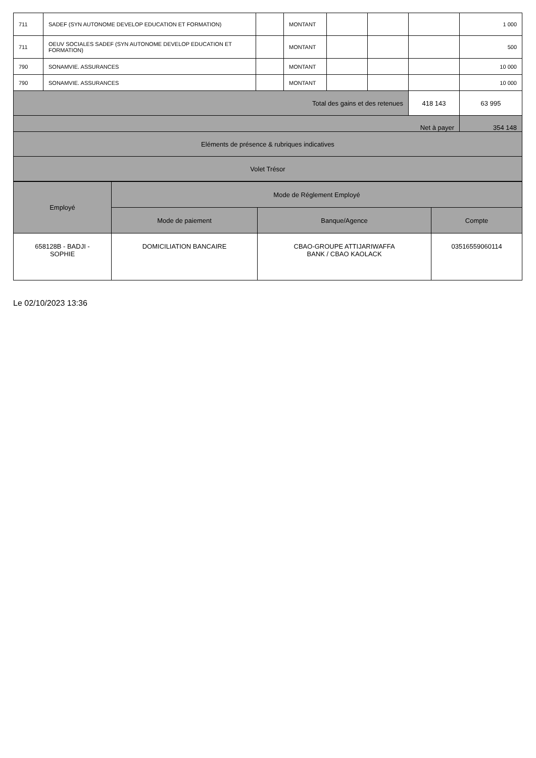| 711 | SADEF (SYN AUTONOME DEVELOP EDUCATION ET FORMATION) | | MONTANT | | | | 1 000 |
| 711 | OEUV SOCIALES SADEF (SYN AUTONOME DEVELOP EDUCATION ET FORMATION) | | MONTANT | | | | 500 |
| 790 | SONAMVIE. ASSURANCES | | MONTANT | | | | 10 000 |
| 790 | SONAMVIE. ASSURANCES | | MONTANT | | | | 10 000 |
| Total des gains et des retenues | | | | | | 418 143 | 63 995 |
| Net à payer | | | | | | | 354 148 |
| Eléments de présence & rubriques indicatives | | | | | | | |
| Volet Trésor | | | | | | | |
| Employé | Mode de Réglement Employé | | |
| --- | --- | --- | --- |
| | Mode de paiement | Banque/Agence | Compte |
| 658128B - BADJI - SOPHIE | DOMICILIATION BANCAIRE | CBAO-GROUPE ATTIJARIWAFFA BANK / CBAO KAOLACK | 03516559060114 |
Le 02/10/2023 13:36